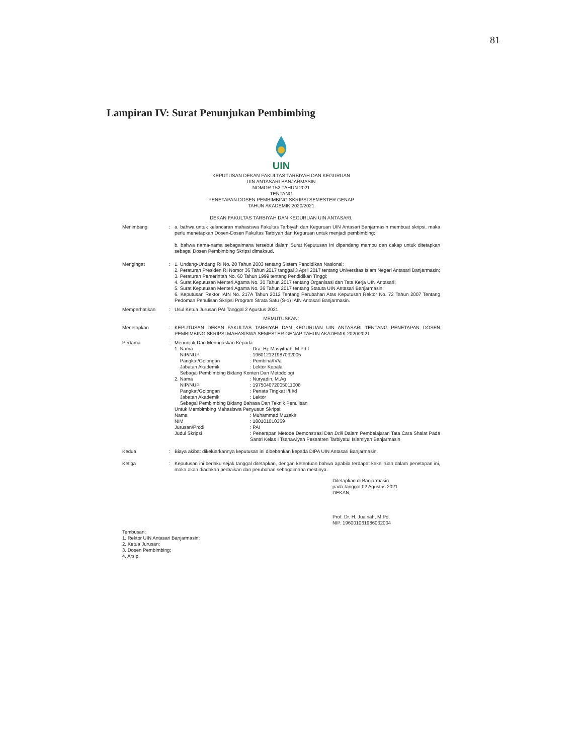81
Lampiran IV: Surat Penunjukan Pembimbing
UIN
KEPUTUSAN DEKAN FAKULTAS TARBIYAH DAN KEGURUAN
UIN ANTASARI BANJARMASIN
NOMOR 152 TAHUN 2021
TENTANG
PENETAPAN DOSEN PEMBIMBING SKRIPSI SEMESTER GENAP
TAHUN AKADEMIK 2020/2021
DEKAN FAKULTAS TARBIYAH DAN KEGURUAN UIN ANTASARI,
Menimbang : a. bahwa untuk kelancaran mahasiswa Fakultas Tarbiyah dan Keguruan UIN Antasari Banjarmasin membuat skripsi, maka perlu menetapkan Dosen-Dosen Fakultas Tarbiyah dan Keguruan untuk menjadi pembimbing;
b. bahwa nama-nama sebagaimana tersebut dalam Surat Keputusan ini dipandang mampu dan cakap untuk ditetapkan sebagai Dosen Pembimbing Skripsi dimaksud.
Mengingat : 1. Undang-Undang RI No. 20 Tahun 2003 tentang Sistem Pendidikan Nasional;
2. Peraturan Presiden RI Nomor 36 Tahun 2017 tanggal 3 April 2017 tentang Universitas Islam Negeri Antasari Banjarmasin;
3. Peraturan Pemerintah No. 60 Tahun 1999 tentang Pendidikan Tinggi;
4. Surat Keputusan Menteri Agama No. 30 Tahun 2017 tentang Organisasi dan Tata Kerja UIN Antasari;
5. Surat Keputusan Menteri Agama No. 36 Tahun 2017 tentang Statuta UIN Antasari Banjarmasin;
6. Keputusan Rektor IAIN No. 217A Tahun 2012 Tentang Perubahan Atas Keputusan Rektor No. 72 Tahun 2007 Tentang Pedoman Penulisan Skripsi Program Strata Satu (S-1) IAIN Antasari Banjarmasin.
Memperhatikan : Usul Ketua Jurusan PAI Tanggal 2 Agustus 2021
MEMUTUSKAN:
Menetapkan : KEPUTUSAN DEKAN FAKULTAS TARBIYAH DAN KEGURUAN UIN ANTASARI TENTANG PENETAPAN DOSEN PEMBIMBING SKRIPSI MAHASISWA SEMESTER GENAP TAHUN AKADEMIK 2020/2021
Pertama : Menunjuk Dan Menugaskan Kepada:
1. Nama : Dra. Hj. Masyithah, M.Pd.I
NIP/NUP : 196012121987032005
Pangkat/Golongan : Pembina/IV/a
Jabatan Akademik : Lektor Kepala
Sebagai Pembimbing Bidang Konten Dan Metodologi
2. Nama : Nuryadin, M.Ag
NIP/NUP : 197504072005011008
Pangkat/Golongan : Penata Tingkat I/III/d
Jabatan Akademik : Lektor
Sebagai Pembimbing Bidang Bahasa Dan Teknik Penulisan
Untuk Membimbing Mahasiswa Penyusun Skripsi:
Nama : Muhammad Muzakir
NIM : 180101010369
Jurusan/Prodi : PAI
Judul Skripsi : Penerapan Metode Demonstrasi Dan Drill Dalam Pembelajaran Tata Cara Shalat Pada Santri Kelas I Tsanawiyah Pesantren Tarbiyatul Islamiyah Banjarmasin
Kedua : Biaya akibat dikeluarkannya keputusan ini dibebankan kepada DIPA UIN Antasari Banjarmasin.
Ketiga : Keputusan ini berlaku sejak tanggal ditetapkan, dengan ketentuan bahwa apabila terdapat kekeliruan dalam penetapan ini, maka akan diadakan perbaikan dan perubahan sebagaimana mestinya.
Ditetapkan di Banjarmasin
pada tanggal 02 Agustus 2021
DEKAN,
Prof. Dr. H. Juairiah, M.Pd.
NIP. 196001061986032004
Tembusan:
1. Rektor UIN Antasari Banjarmasin;
2. Ketua Jurusan;
3. Dosen Pembimbing;
4. Arsip.